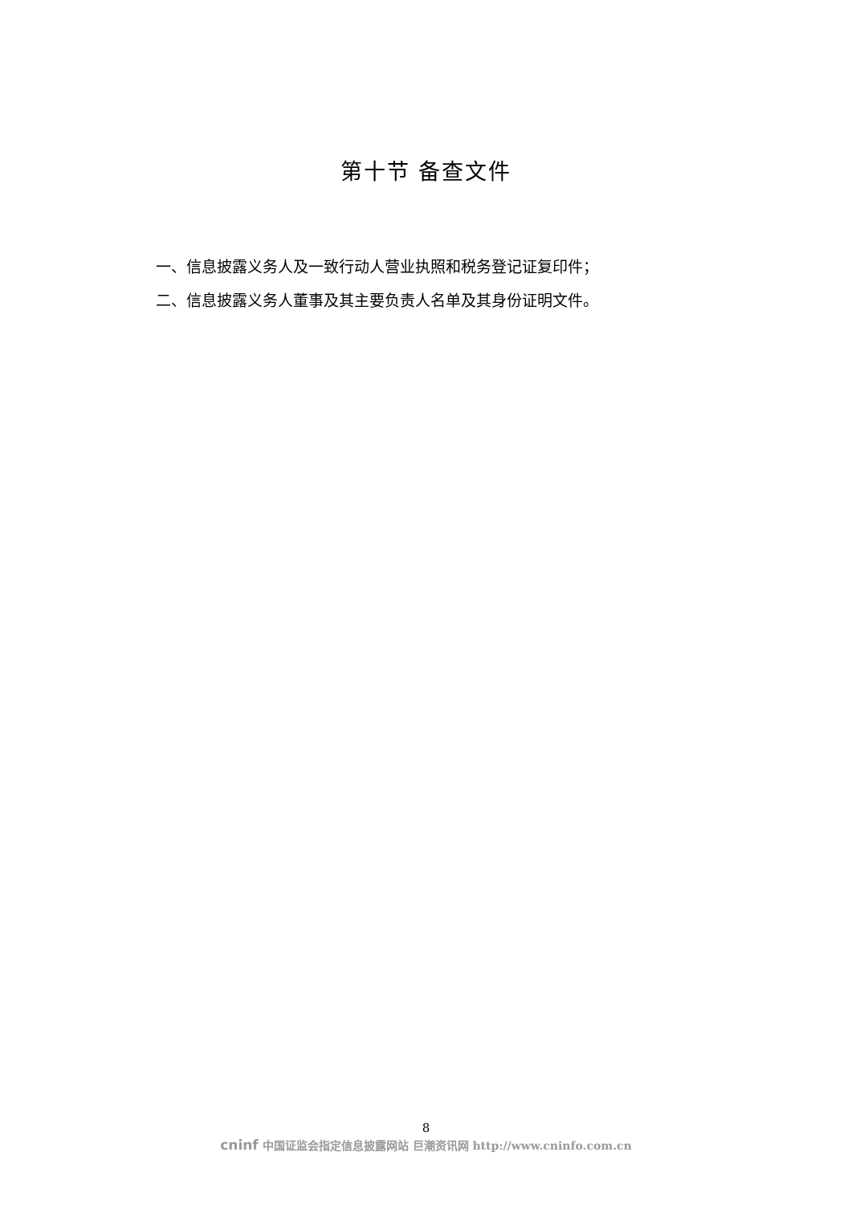第十节 备查文件
一、信息披露义务人及一致行动人营业执照和税务登记证复印件；
二、信息披露义务人董事及其主要负责人名单及其身份证明文件。
8
cninf 中国证监会指定信息披露网站 巨潮资讯网 http://www.cninfo.com.cn